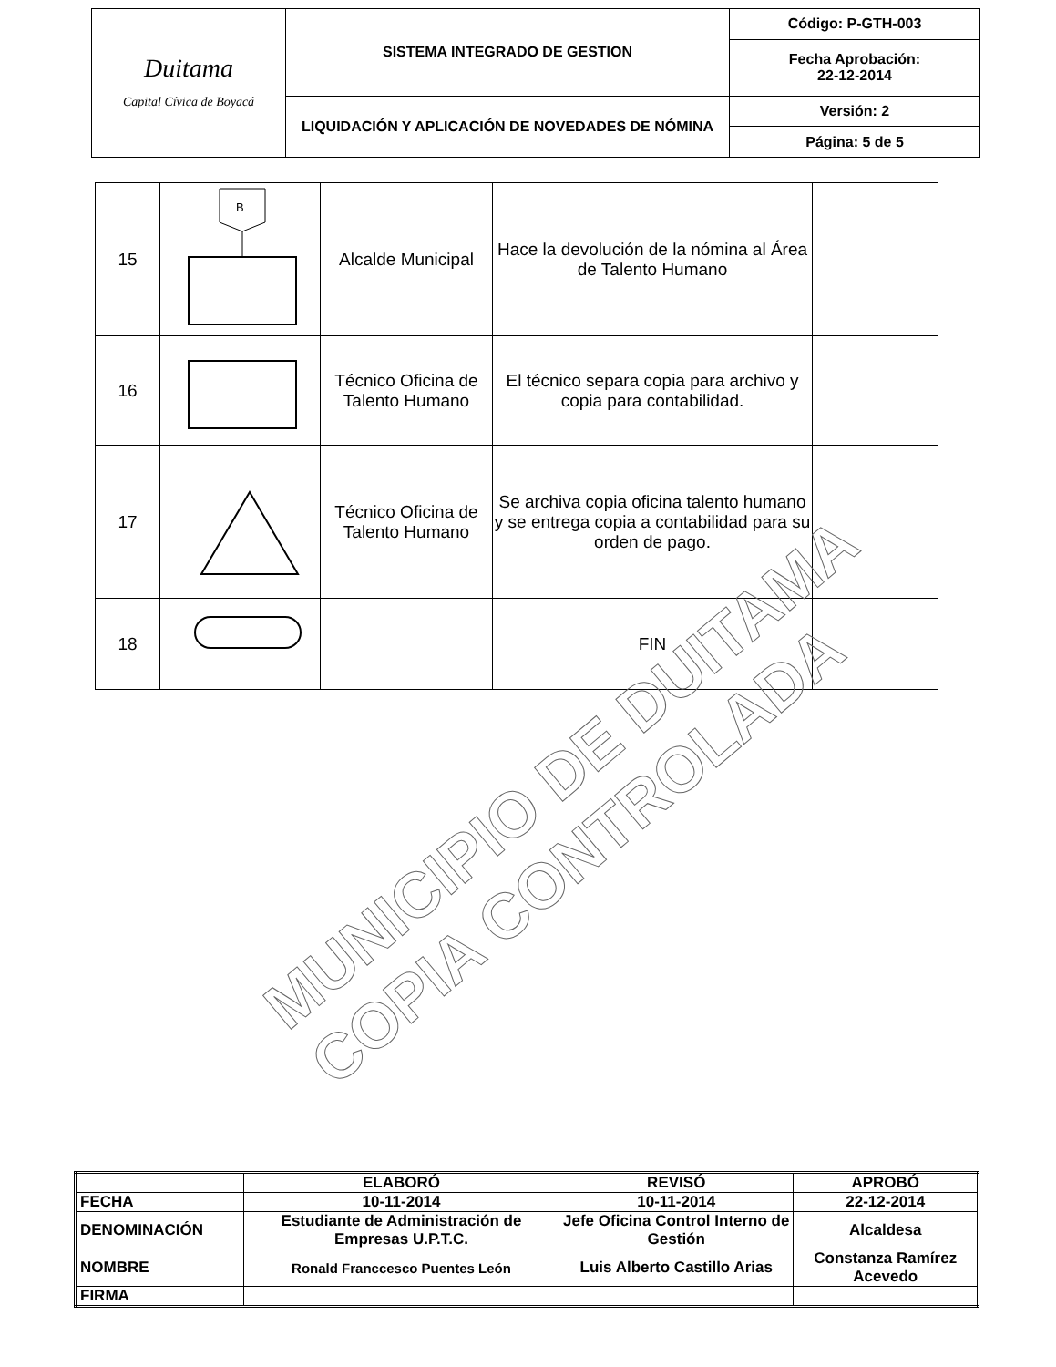| Duitama Capital Cívica de Boyacá | SISTEMA INTEGRADO DE GESTION | Código: P-GTH-003 |
| | | Fecha Aprobación: 22-12-2014 |
| | LIQUIDACIÓN Y APLICACIÓN DE NOVEDADES DE NÓMINA | Versión: 2 |
| | | Página: 5 de 5 |
| 15 | B | Alcalde Municipal | Hace la devolución de la nómina al Área de Talento Humano | |
| 16 | | Técnico Oficina de Talento Humano | El técnico separa copia para archivo y copia para contabilidad. | |
| 17 | | Técnico Oficina de Talento Humano | Se archiva copia oficina talento humano y se entrega copia a contabilidad para su orden de pago. | |
| 18 | | | FIN | |
MUNICIPIO DE DUITAMA
COPIA CONTROLADA
| | ELABORÓ | REVISÓ | APROBÓ |
| FECHA | 10-11-2014 | 10-11-2014 | 22-12-2014 |
| DENOMINACIÓN | Estudiante de Administración de Empresas U.P.T.C. | Jefe Oficina Control Interno de Gestión | Alcaldesa |
| NOMBRE | Ronald Franccesco Puentes León | Luis Alberto Castillo Arias | Constanza Ramírez Acevedo |
| FIRMA | | | |